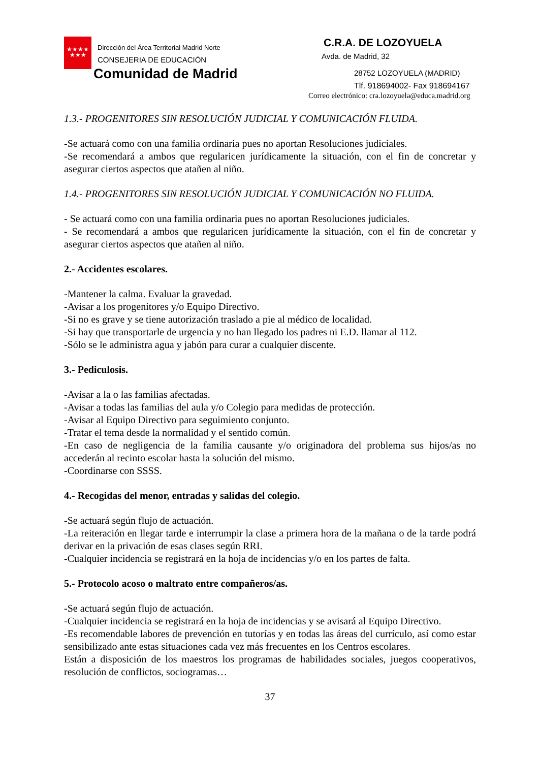★★★★
★★★
Dirección del Área Territorial Madrid Norte
CONSEJERIA DE EDUCACIÓN
Comunidad de Madrid
C.R.A. DE LOZOYUELA
Avda. de Madrid, 32
28752 LOZOYUELA (MADRID)
Tlf. 918694002- Fax 918694167
Correo electrónico: cra.lozoyuela@educa.madrid.org
1.3.- PROGENITORES SIN RESOLUCIÓN JUDICIAL Y COMUNICACIÓN FLUIDA.
-Se actuará como con una familia ordinaria pues no aportan Resoluciones judiciales.
-Se recomendará a ambos que regularicen jurídicamente la situación, con el fin de concretar y asegurar ciertos aspectos que atañen al niño.
1.4.- PROGENITORES SIN RESOLUCIÓN JUDICIAL Y COMUNICACIÓN NO FLUIDA.
- Se actuará como con una familia ordinaria pues no aportan Resoluciones judiciales.
- Se recomendará a ambos que regularicen jurídicamente la situación, con el fin de concretar y asegurar ciertos aspectos que atañen al niño.
2.- Accidentes escolares.
-Mantener la calma. Evaluar la gravedad.
-Avisar a los progenitores y/o Equipo Directivo.
-Si no es grave y se tiene autorización traslado a pie al médico de localidad.
-Si hay que transportarle de urgencia y no han llegado los padres ni E.D. llamar al 112.
-Sólo se le administra agua y jabón para curar a cualquier discente.
3.- Pediculosis.
-Avisar a la o las familias afectadas.
-Avisar a todas las familias del aula y/o Colegio para medidas de protección.
-Avisar al Equipo Directivo para seguimiento conjunto.
-Tratar el tema desde la normalidad y el sentido común.
-En caso de negligencia de la familia causante y/o originadora del problema sus hijos/as no accederán al recinto escolar hasta la solución del mismo.
-Coordinarse con SSSS.
4.- Recogidas del menor, entradas y salidas del colegio.
-Se actuará según flujo de actuación.
-La reiteración en llegar tarde e interrumpir la clase a primera hora de la mañana o de la tarde podrá derivar en la privación de esas clases según RRI.
-Cualquier incidencia se registrará en la hoja de incidencias y/o en los partes de falta.
5.- Protocolo acoso o maltrato entre compañeros/as.
-Se actuará según flujo de actuación.
-Cualquier incidencia se registrará en la hoja de incidencias y se avisará al Equipo Directivo.
-Es recomendable labores de prevención en tutorías y en todas las áreas del currículo, así como estar sensibilizado ante estas situaciones cada vez más frecuentes en los Centros escolares.
Están a disposición de los maestros los programas de habilidades sociales, juegos cooperativos, resolución de conflictos, sociogramas…
37